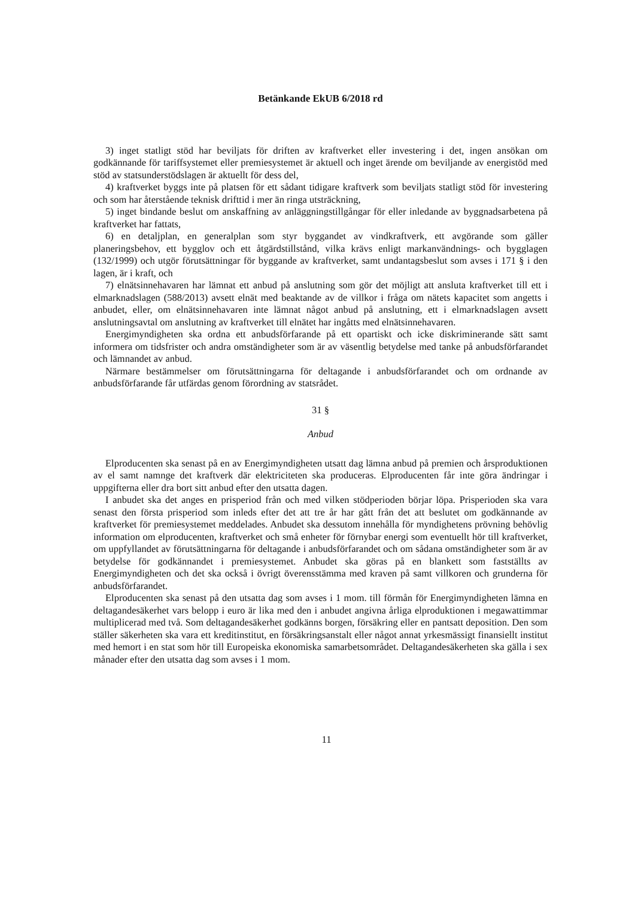Betänkande EkUB 6/2018 rd
3) inget statligt stöd har beviljats för driften av kraftverket eller investering i det, ingen ansökan om godkännande för tariffsystemet eller premiesystemet är aktuell och inget ärende om beviljande av energistöd med stöd av statsunderstödslagen är aktuellt för dess del,
4) kraftverket byggs inte på platsen för ett sådant tidigare kraftverk som beviljats statligt stöd för investering och som har återstående teknisk drifttid i mer än ringa utsträckning,
5) inget bindande beslut om anskaffning av anläggningstillgångar för eller inledande av byggnadsarbetena på kraftverket har fattats,
6) en detaljplan, en generalplan som styr byggandet av vindkraftverk, ett avgörande som gäller planeringsbehov, ett bygglov och ett åtgärdstillstånd, vilka krävs enligt markanvändnings- och bygglagen (132/1999) och utgör förutsättningar för byggande av kraftverket, samt undantagsbeslut som avses i 171 § i den lagen, är i kraft, och
7) elnätsinnehavaren har lämnat ett anbud på anslutning som gör det möjligt att ansluta kraftverket till ett i elmarknadslagen (588/2013) avsett elnät med beaktande av de villkor i fråga om nätets kapacitet som angetts i anbudet, eller, om elnätsinnehavaren inte lämnat något anbud på anslutning, ett i elmarknadslagen avsett anslutningsavtal om anslutning av kraftverket till elnätet har ingåtts med elnätsinnehavaren.
Energimyndigheten ska ordna ett anbudsförfarande på ett opartiskt och icke diskriminerande sätt samt informera om tidsfrister och andra omständigheter som är av väsentlig betydelse med tanke på anbudsförfarandet och lämnandet av anbud.
Närmare bestämmelser om förutsättningarna för deltagande i anbudsförfarandet och om ordnande av anbudsförfarande får utfärdas genom förordning av statsrådet.
31 §
Anbud
Elproducenten ska senast på en av Energimyndigheten utsatt dag lämna anbud på premien och årsproduktionen av el samt namnge det kraftverk där elektriciteten ska produceras. Elproducenten får inte göra ändringar i uppgifterna eller dra bort sitt anbud efter den utsatta dagen.
I anbudet ska det anges en prisperiod från och med vilken stödperioden börjar löpa. Prisperioden ska vara senast den första prisperiod som inleds efter det att tre år har gått från det att beslutet om godkännande av kraftverket för premiesystemet meddelades. Anbudet ska dessutom innehålla för myndighetens prövning behövlig information om elproducenten, kraftverket och små enheter för förnybar energi som eventuellt hör till kraftverket, om uppfyllandet av förutsättningarna för deltagande i anbudsförfarandet och om sådana omständigheter som är av betydelse för godkännandet i premiesystemet. Anbudet ska göras på en blankett som fastställts av Energimyndigheten och det ska också i övrigt överensstämma med kraven på samt villkoren och grunderna för anbudsförfarandet.
Elproducenten ska senast på den utsatta dag som avses i 1 mom. till förmån för Energimyndigheten lämna en deltagandesäkerhet vars belopp i euro är lika med den i anbudet angivna årliga elproduktionen i megawattimmar multiplicerad med två. Som deltagandesäkerhet godkänns borgen, försäkring eller en pantsatt deposition. Den som ställer säkerheten ska vara ett kreditinstitut, en försäkringsanstalt eller något annat yrkesmässigt finansiellt institut med hemort i en stat som hör till Europeiska ekonomiska samarbetsområdet. Deltagandesäkerheten ska gälla i sex månader efter den utsatta dag som avses i 1 mom.
11